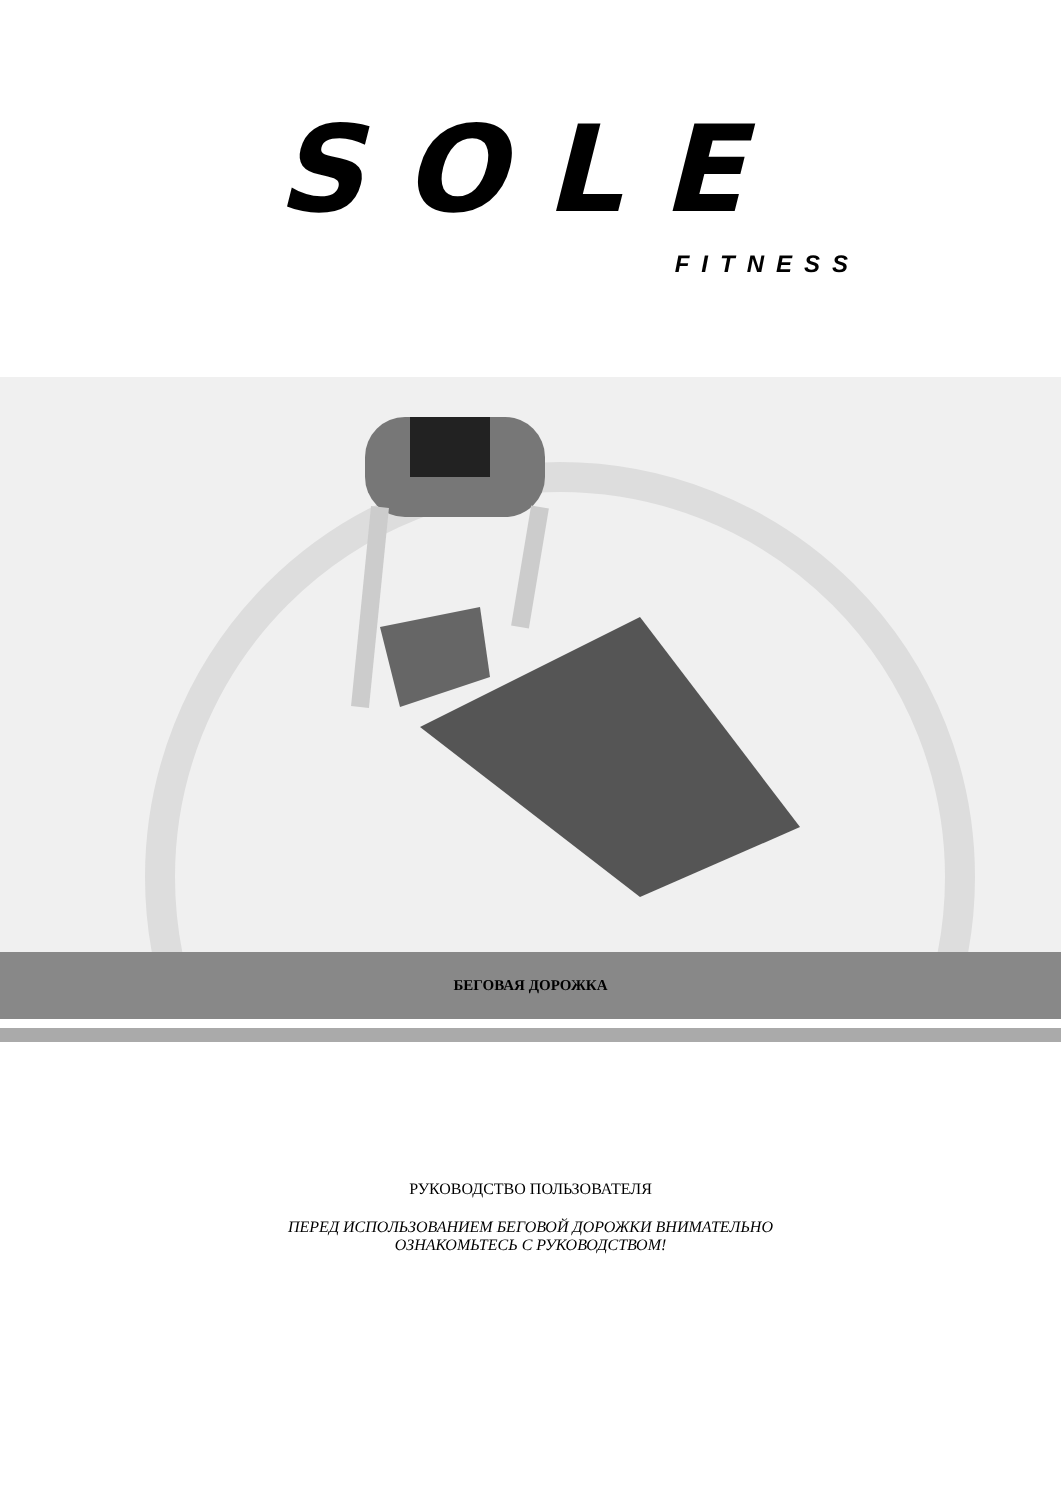SOLE
FITNESS
БЕГОВАЯ ДОРОЖКА
РУКОВОДСТВО ПОЛЬЗОВАТЕЛЯ
ПЕРЕД ИСПОЛЬЗОВАНИЕМ БЕГОВОЙ ДОРОЖКИ ВНИМАТЕЛЬНО
ОЗНАКОМЬТЕСЬ С РУКОВОДСТВОМ!